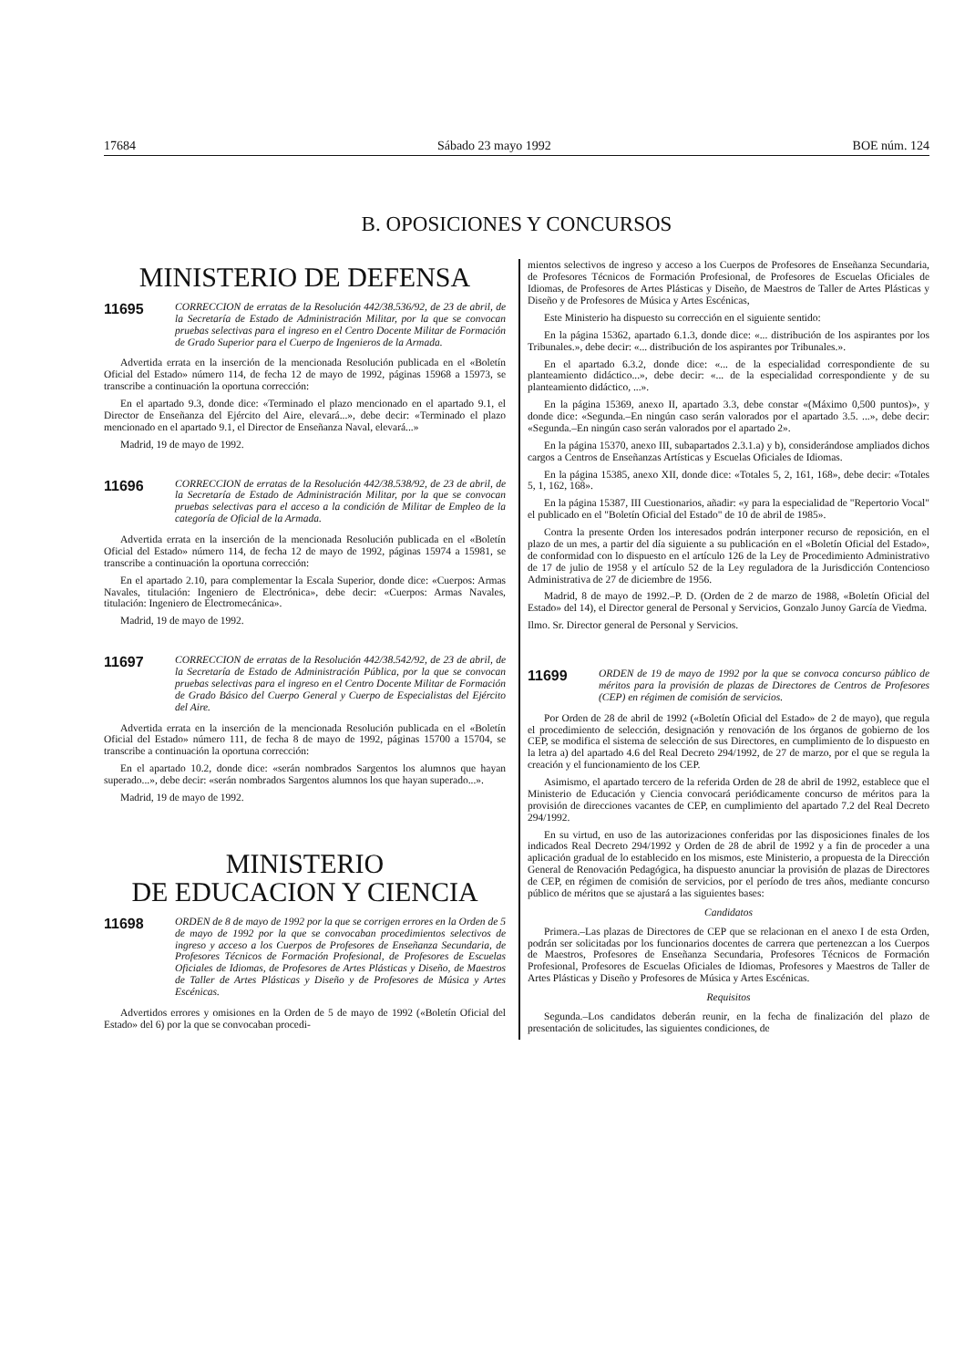17684 Sábado 23 mayo 1992 BOE núm. 124
B. OPOSICIONES Y CONCURSOS
MINISTERIO DE DEFENSA
11695
CORRECCION de erratas de la Resolución 442/38.536/92, de 23 de abril, de la Secretaría de Estado de Administración Militar, por la que se convocan pruebas selectivas para el ingreso en el Centro Docente Militar de Formación de Grado Superior para el Cuerpo de Ingenieros de la Armada.
Advertida errata en la inserción de la mencionada Resolución publicada en el «Boletín Oficial del Estado» número 114, de fecha 12 de mayo de 1992, páginas 15968 a 15973, se transcribe a continuación la oportuna corrección:
En el apartado 9.3, donde dice: «Terminado el plazo mencionado en el apartado 9.1, el Director de Enseñanza del Ejército del Aire, elevará...», debe decir: «Terminado el plazo mencionado en el apartado 9.1, el Director de Enseñanza Naval, elevará...»
Madrid, 19 de mayo de 1992.
11696
CORRECCION de erratas de la Resolución 442/38.538/92, de 23 de abril, de la Secretaría de Estado de Administración Militar, por la que se convocan pruebas selectivas para el acceso a la condición de Militar de Empleo de la categoría de Oficial de la Armada.
Advertida errata en la inserción de la mencionada Resolución publicada en el «Boletín Oficial del Estado» número 114, de fecha 12 de mayo de 1992, páginas 15974 a 15981, se transcribe a continuación la oportuna corrección:
En el apartado 2.10, para complementar la Escala Superior, donde dice: «Cuerpos: Armas Navales, titulación: Ingeniero de Electrónica», debe decir: «Cuerpos: Armas Navales, titulación: Ingeniero de Electromecánica».
Madrid, 19 de mayo de 1992.
11697
CORRECCION de erratas de la Resolución 442/38.542/92, de 23 de abril, de la Secretaría de Estado de Administración Pública, por la que se convocan pruebas selectivas para el ingreso en el Centro Docente Militar de Formación de Grado Básico del Cuerpo General y Cuerpo de Especialistas del Ejército del Aire.
Advertida errata en la inserción de la mencionada Resolución publicada en el «Boletín Oficial del Estado» número 111, de fecha 8 de mayo de 1992, páginas 15700 a 15704, se transcribe a continuación la oportuna corrección:
En el apartado 10.2, donde dice: «serán nombrados Sargentos los alumnos que hayan superado...», debe decir: «serán nombrados Sargentos alumnos los que hayan superado...».
Madrid, 19 de mayo de 1992.
MINISTERIO
DE EDUCACION Y CIENCIA
11698
ORDEN de 8 de mayo de 1992 por la que se corrigen errores en la Orden de 5 de mayo de 1992 por la que se convocaban procedimientos selectivos de ingreso y acceso a los Cuerpos de Profesores de Enseñanza Secundaria, de Profesores Técnicos de Formación Profesional, de Profesores de Escuelas Oficiales de Idiomas, de Profesores de Artes Plásticas y Diseño, de Maestros de Taller de Artes Plásticas y Diseño y de Profesores de Música y Artes Escénicas.
Advertidos errores y omisiones en la Orden de 5 de mayo de 1992 («Boletín Oficial del Estado» del 6) por la que se convocaban procedi-
mientos selectivos de ingreso y acceso a los Cuerpos de Profesores de Enseñanza Secundaria, de Profesores Técnicos de Formación Profesional, de Profesores de Escuelas Oficiales de Idiomas, de Profesores de Artes Plásticas y Diseño, de Maestros de Taller de Artes Plásticas y Diseño y de Profesores de Música y Artes Escénicas,
Este Ministerio ha dispuesto su corrección en el siguiente sentido:
En la página 15362, apartado 6.1.3, donde dice: «... distribución de los aspirantes por los Tribunales.», debe decir: «... distribución de los aspirantes por Tribunales.».
En el apartado 6.3.2, donde dice: «... de la especialidad correspondiente de su planteamiento didáctico...», debe decir: «... de la especialidad correspondiente y de su planteamiento didáctico, ...».
En la página 15369, anexo II, apartado 3.3, debe constar «(Máximo 0,500 puntos)», y donde dice: «Segunda.–En ningún caso serán valorados por el apartado 3.5. ...», debe decir: «Segunda.–En ningún caso serán valorados por el apartado 2».
En la página 15370, anexo III, subapartados 2.3.1.a) y b), considerándose ampliados dichos cargos a Centros de Enseñanzas Artísticas y Escuelas Oficiales de Idiomas.
En la página 15385, anexo XII, donde dice: «Totales 5, 2, 161, 168», debe decir: «Totales 5, 1, 162, 168».
En la página 15387, III Cuestionarios, añadir: «y para la especialidad de "Repertorio Vocal" el publicado en el "Boletín Oficial del Estado" de 10 de abril de 1985».
Contra la presente Orden los interesados podrán interponer recurso de reposición, en el plazo de un mes, a partir del día siguiente a su publicación en el «Boletín Oficial del Estado», de conformidad con lo dispuesto en el artículo 126 de la Ley de Procedimiento Administrativo de 17 de julio de 1958 y el artículo 52 de la Ley reguladora de la Jurisdicción Contencioso Administrativa de 27 de diciembre de 1956.
Madrid, 8 de mayo de 1992.–P. D. (Orden de 2 de marzo de 1988, «Boletín Oficial del Estado» del 14), el Director general de Personal y Servicios, Gonzalo Junoy García de Viedma.
Ilmo. Sr. Director general de Personal y Servicios.
11699
ORDEN de 19 de mayo de 1992 por la que se convoca concurso público de méritos para la provisión de plazas de Directores de Centros de Profesores (CEP) en régimen de comisión de servicios.
Por Orden de 28 de abril de 1992 («Boletín Oficial del Estado» de 2 de mayo), que regula el procedimiento de selección, designación y renovación de los órganos de gobierno de los CEP, se modifica el sistema de selección de sus Directores, en cumplimiento de lo dispuesto en la letra a) del apartado 4.6 del Real Decreto 294/1992, de 27 de marzo, por el que se regula la creación y el funcionamiento de los CEP.
Asimismo, el apartado tercero de la referida Orden de 28 de abril de 1992, establece que el Ministerio de Educación y Ciencia convocará periódicamente concurso de méritos para la provisión de direcciones vacantes de CEP, en cumplimiento del apartado 7.2 del Real Decreto 294/1992.
En su virtud, en uso de las autorizaciones conferidas por las disposiciones finales de los indicados Real Decreto 294/1992 y Orden de 28 de abril de 1992 y a fin de proceder a una aplicación gradual de lo establecido en los mismos, este Ministerio, a propuesta de la Dirección General de Renovación Pedagógica, ha dispuesto anunciar la provisión de plazas de Directores de CEP, en régimen de comisión de servicios, por el período de tres años, mediante concurso público de méritos que se ajustará a las siguientes bases:
Candidatos
Primera.–Las plazas de Directores de CEP que se relacionan en el anexo I de esta Orden, podrán ser solicitadas por los funcionarios docentes de carrera que pertenezcan a los Cuerpos de Maestros, Profesores de Enseñanza Secundaria, Profesores Técnicos de Formación Profesional, Profesores de Escuelas Oficiales de Idiomas, Profesores y Maestros de Taller de Artes Plásticas y Diseño y Profesores de Música y Artes Escénicas.
Requisitos
Segunda.–Los candidatos deberán reunir, en la fecha de finalización del plazo de presentación de solicitudes, las siguientes condiciones, de